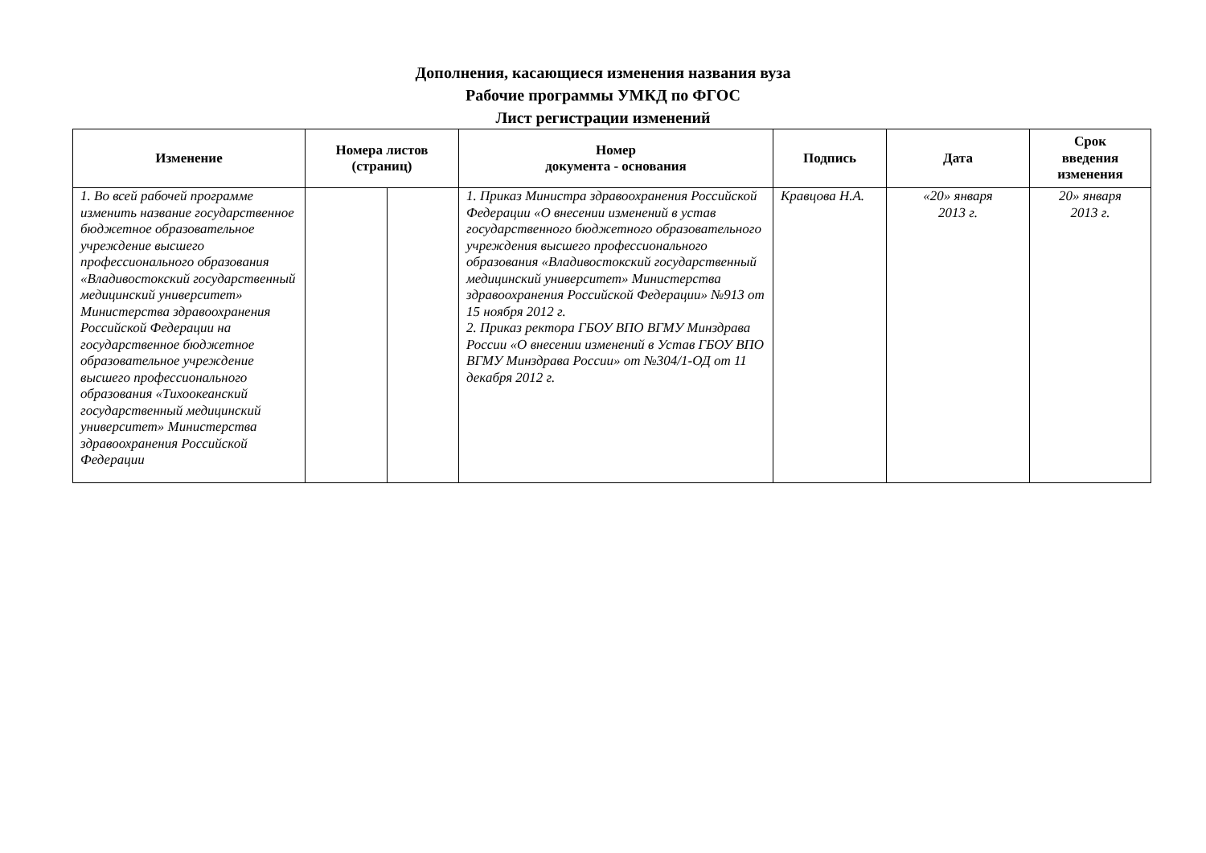Дополнения, касающиеся изменения названия вуза
Рабочие программы УМКД по ФГОС
Лист регистрации изменений
| Изменение | Номера листов (страниц) | | Номер документа - основания | Подпись | Дата | Срок введения изменения |
| --- | --- | --- | --- | --- | --- | --- |
| 1. Во всей рабочей программе изменить название государственное бюджетное образовательное учреждение высшего профессионального образования «Владивостокский государственный медицинский университет» Министерства здравоохранения Российской Федерации на государственное бюджетное образовательное учреждение высшего профессионального образования «Тихоокеанский государственный медицинский университет» Министерства здравоохранения Российской Федерации | | | 1. Приказ Министра здравоохранения Российской Федерации «О внесении изменений в устав государственного бюджетного образовательного учреждения высшего профессионального образования «Владивостокский государственный медицинский университет» Министерства здравоохранения Российской Федерации» №913 от 15 ноября 2012 г. 2. Приказ ректора ГБОУ ВПО ВГМУ Минздрава России «О внесении изменений в Устав ГБОУ ВПО ВГМУ Минздрава России» от №304/1-ОД от 11 декабря 2012 г. | Кравцова Н.А. | «20» января 2013 г. | 20» января 2013 г. |